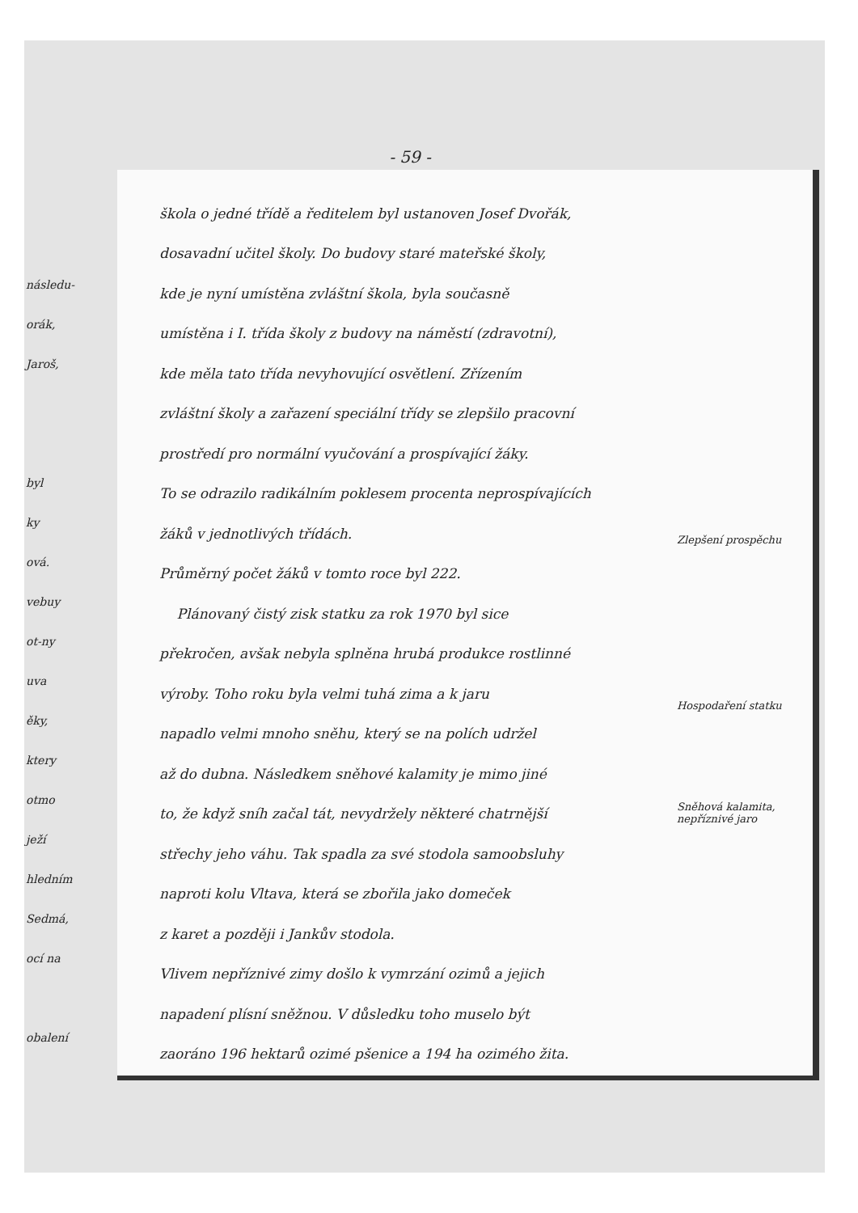následu-
orák,
Jaroš,
byl
ky
ová.
vebuy
ot-ny
uva
ěky,
ktery
otmo
ježí
hledním
Sedmá,
ocí na
obalení
- 59 -
škola o jedné třídě a ředitelem byl ustanoven Josef Dvořák,
dosavadní učitel školy. Do budovy staré mateřské školy,
kde je nyní umístěna zvláštní škola, byla současně
umístěna i I. třída školy z budovy na náměstí (zdravotní),
kde měla tato třída nevyhovující osvětlení. Zřízením
zvláštní školy a zařazení speciální třídy se zlepšilo pracovní
prostředí pro normální vyučování a prospívající žáky.
To se odrazilo radikálním poklesem procenta neprospívajících
žáků v jednotlivých třídách.
Průměrný počet žáků v tomto roce byl 222.
Plánovaný čistý zisk statku za rok 1970 byl sice
překročen, avšak nebyla splněna hrubá produkce rostlinné
výroby. Toho roku byla velmi tuhá zima a k jaru
napadlo velmi mnoho sněhu, který se na polích udržel
až do dubna. Následkem sněhové kalamity je mimo jiné
to, že když sníh začal tát, nevydržely některé chatrnější
střechy jeho váhu. Tak spadla za své stodola samoobsluhy
naproti kolu Vltava, která se zbořila jako domeček
z karet a později i Jankův stodola.
Vlivem nepříznivé zimy došlo k vymrzání ozimů a jejich
napadení plísní sněžnou. V důsledku toho muselo být
zaoráno 196 hektarů ozimé pšenice a 194 ha ozimého žita.
Zlepšení prospěchu
Hospodaření statku
Sněhová kalamita, nepříznivé jaro